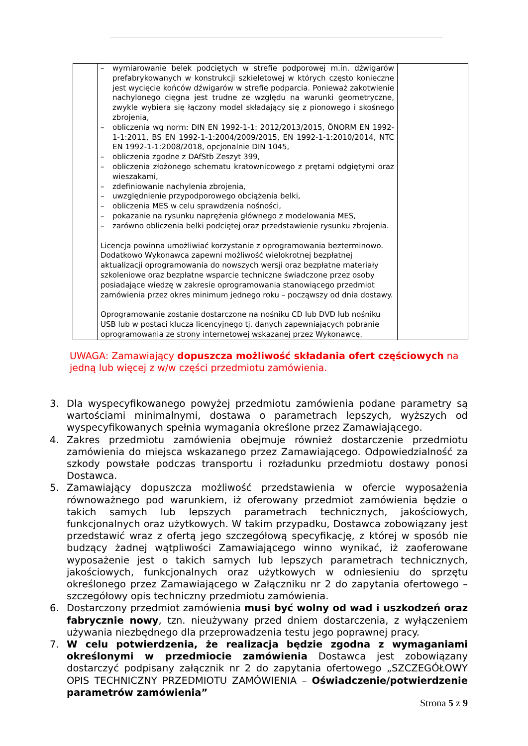| | – wymiarowanie belek podciętych w strefie podporowej m.in. dźwigarów prefabrykowanych w konstrukcji szkieletowej w których często konieczne jest wycięcie końców dźwigarów w strefie podparcia. Ponieważ zakotwienie nachylonego cięgna jest trudne ze względu na warunki geometryczne, zwykle wybiera się łączony model składający się z pionowego i skośnego zbrojenia, – obliczenia wg norm: DIN EN 1992-1-1: 2012/2013/2015, ÖNORM EN 1992-1-1:2011, BS EN 1992-1-1:2004/2009/2015, EN 1992-1-1:2010/2014, NTC EN 1992-1-1:2008/2018, opcjonalnie DIN 1045, – obliczenia zgodne z DAfStb Zeszyt 399, – obliczenia złożonego schematu kratownicowego z prętami odgiętymi oraz wieszakami, – zdefiniowanie nachylenia zbrojenia, – uwzględnienie przypodporowego obciążenia belki, – obliczenia MES w celu sprawdzenia nośności, – pokazanie na rysunku naprężenia głównego z modelowania MES, – zarówno obliczenia belki podciętej oraz przedstawienie rysunku zbrojenia. Licencja powinna umożliwiać korzystanie z oprogramowania bezterminowo. Dodatkowo Wykonawca zapewni możliwość wielokrotnej bezpłatnej aktualizacji oprogramowania do nowszych wersji oraz bezpłatne materiały szkoleniowe oraz bezpłatne wsparcie techniczne świadczone przez osoby posiadające wiedzę w zakresie oprogramowania stanowiącego przedmiot zamówienia przez okres minimum jednego roku – począwszy od dnia dostawy. Oprogramowanie zostanie dostarczone na nośniku CD lub DVD lub nośniku USB lub w postaci klucza licencyjnego tj. danych zapewniających pobranie oprogramowania ze strony internetowej wskazanej przez Wykonawcę. | |
UWAGA: Zamawiający dopuszcza możliwość składania ofert częściowych na jedną lub więcej z w/w części przedmiotu zamówienia.
3. Dla wyspecyfikowanego powyżej przedmiotu zamówienia podane parametry są wartościami minimalnymi, dostawa o parametrach lepszych, wyższych od wyspecyfikowanych spełnia wymagania określone przez Zamawiającego.
4. Zakres przedmiotu zamówienia obejmuje również dostarczenie przedmiotu zamówienia do miejsca wskazanego przez Zamawiającego. Odpowiedzialność za szkody powstałe podczas transportu i rozładunku przedmiotu dostawy ponosi Dostawca.
5. Zamawiający dopuszcza możliwość przedstawienia w ofercie wyposażenia równoważnego pod warunkiem, iż oferowany przedmiot zamówienia będzie o takich samych lub lepszych parametrach technicznych, jakościowych, funkcjonalnych oraz użytkowych. W takim przypadku, Dostawca zobowiązany jest przedstawić wraz z ofertą jego szczegółową specyfikację, z której w sposób nie budzący żadnej wątpliwości Zamawiającego winno wynikać, iż zaoferowane wyposażenie jest o takich samych lub lepszych parametrach technicznych, jakościowych, funkcjonalnych oraz użytkowych w odniesieniu do sprzętu określonego przez Zamawiającego w Załączniku nr 2 do zapytania ofertowego – szczegółowy opis techniczny przedmiotu zamówienia.
6. Dostarczony przedmiot zamówienia musi być wolny od wad i uszkodzeń oraz fabrycznie nowy, tzn. nieużywany przed dniem dostarczenia, z wyłączeniem używania niezbędnego dla przeprowadzenia testu jego poprawnej pracy.
7. W celu potwierdzenia, że realizacja będzie zgodna z wymaganiami określonymi w przedmiocie zamówienia Dostawca jest zobowiązany dostarczyć podpisany załącznik nr 2 do zapytania ofertowego „SZCZEGÓŁOWY OPIS TECHNICZNY PRZEDMIOTU ZAMÓWIENIA – Oświadczenie/potwierdzenie parametrów zamówienia”
Strona 5 z 9